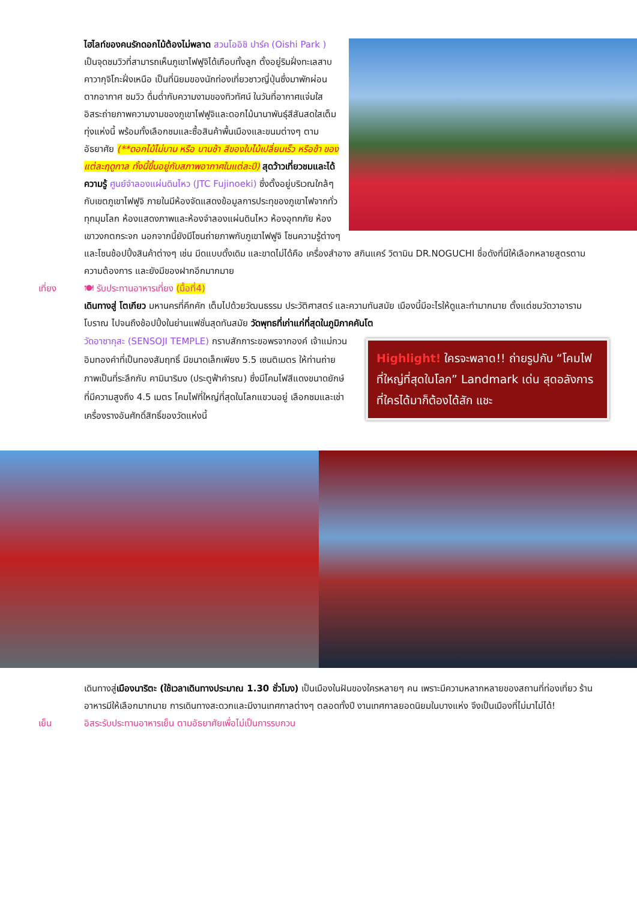ไฮไลท์ของคนรักดอกไม้ต้องไม่พลาด สวนโออิชิ ปาร์ค (Oishi Park ) เป็นจุดชมวิวที่สามารถเห็นภูเขาไฟฟูจิได้เกือบทั้งลูก ตั้งอยู่ริมฝั่งทะเลสาบคาวากุจิโกะฝั่งเหนือ เป็นที่นิยมของนักท่องเที่ยวชาวญี่ปุ่นซึ่งมาพักผ่อนตากอากาศ ชมวิว ดื่มด่ำกับความงามของทิวทัศน์ ในวันที่อากาศแจ่มใส อิสระถ่ายภาพความงามของภูเขาไฟฟูจิและดอกไม้นานาพันธุ์สีสันสดใสเต็มทุ่งแห่งนี้ พร้อมทั้งเลือกชมและซื้อสินค้าพื้นเมืองและขนมต่างๆ ตามอัธยาศัย (**ดอกไม้ไม่บาน หรือ บานช้า สีของใบไม้เปลี่ยนเร็ว หรือช้า ของแต่ละฤดูกาล ทั้งนี้ขึ้นอยู่กับสภาพอากาศในแต่ละปี) สุดว้าวเที่ยวชมและได้ความรู้ ศูนย์จำลองแผ่นดินไหว (JTC Fujinoeki) ซึ่งตั้งอยู่บริเวณใกล้ๆ กับเขตภูเขาไฟฟูจิ ภายในมีห้องจัดแสดงข้อมูลการประทุของภูเขาไฟจากทั่วทุกมุมโลก ห้องแสดงภาพและห้องจำลองแผ่นดินไหว ห้องอุทกภัย ห้องเขาวงกตกระจก นอกจากนี้ยังมีโซนถ่ายภาพกับภูเขาไฟฟูจิ โซนความรู้ต่างๆ และโซนช้อปปิ้งสินค้าต่างๆ เช่น มีดแบบดั้งเดิม และขาดไม่ได้คือ เครื่องสำอาง สกินแคร์ วิตามิน DR.NOGUCHI ชื่อดังที่มีให้เลือกหลายสูตรตามความต้องการ และยังมีของฝากอีกมากมาย
เที่ยง 🍽 รับประทานอาหารเที่ยง (มื้อที่4)
เดินทางสู่ โตเกียว มหานครที่คึกคัก เต็มไปด้วยวัฒนธรรม ประวัติศาสตร์ และความทันสมัย เมืองนี้มีอะไรให้ดูและทำมากมาย ตั้งแต่ชมวัดวาอารามโบราณ ไปจนถึงช้อปปิ้งในย่านแฟชั่นสุดทันสมัย วัดพุทธที่เก่าแก่ที่สุดในภูมิภาคคันโต
Highlight! ใครจะพลาด!! ถ่ายรูปกับ “โคมไฟที่ใหญ่ที่สุดในโลก” Landmark เด่น สุดอลังการที่ใครได้มาก็ต้องได้สัก แชะ
วัดอาซากุสะ (SENSOJI TEMPLE) กราบสักการะขอพรจากองค์ เจ้าแม่กวนอิมทองคำที่เป็นทองสัมฤทธิ์ มีขนาดเล็กเพียง 5.5 เซนติเมตร ให้ท่านถ่ายภาพเป็นที่ระลึกกับ คามินาริมง (ประตูฟ้าคำรณ) ซึ่งมีโคมไฟสีแดงขนาดยักษ์ที่มีความสูงถึง 4.5 เมตร โคมไฟที่ใหญ่ที่สุดในโลกแขวนอยู่ เลือกชมและเช่าเครื่องรางอันศักดิ์สิทธิ์ของวัดแห่งนี้
เดินทางสู่เมืองนาริตะ (ใช้เวลาเดินทางประมาณ 1.30 ชั่วโมง) เป็นเมืองในฝันของใครหลายๆ คน เพราะมีความหลากหลายของสถานที่ท่องเที่ยว ร้านอาหารมีให้เลือกมากมาย การเดินทางสะดวกและมีงานเทศกาลต่างๆ ตลอดทั้งปี งานเทศกาลยอดนิยมในบางแห่ง จึงเป็นเมืองที่ไม่มาไม่ได้!
เย็น อิสระรับประทานอาหารเย็น ตามอัธยาศัยเพื่อไม่เป็นการรบกวน